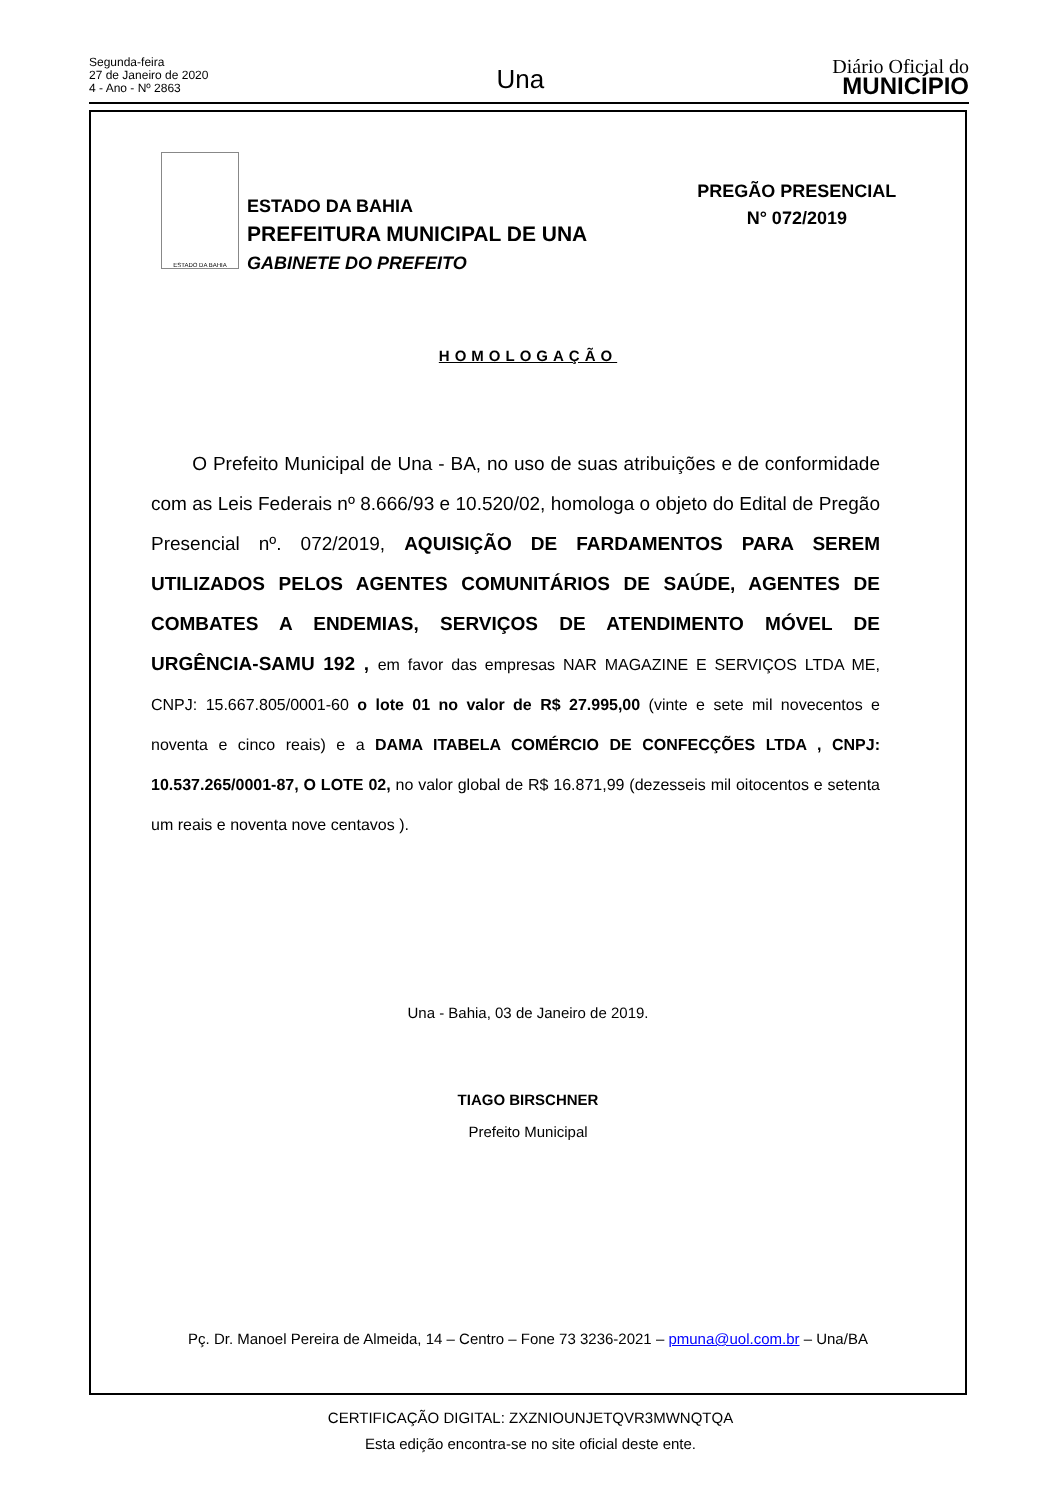Segunda-feira
27 de Janeiro de 2020
4 - Ano - Nº 2863
Una
Diário Oficial do
MUNICÍPIO
ESTADO DA BAHIA
ESTADO DA BAHIA
PREFEITURA MUNICIPAL DE UNA
GABINETE DO PREFEITO
PREGÃO PRESENCIAL
N° 072/2019
HOMOLOGAÇÃO
O Prefeito Municipal de Una - BA, no uso de suas atribuições e de conformidade com as Leis Federais nº 8.666/93 e 10.520/02, homologa o objeto do Edital de Pregão Presencial nº. 072/2019, AQUISIÇÃO DE FARDAMENTOS PARA SEREM UTILIZADOS PELOS AGENTES COMUNITÁRIOS DE SAÚDE, AGENTES DE COMBATES A ENDEMIAS, SERVIÇOS DE ATENDIMENTO MÓVEL DE URGÊNCIA-SAMU 192 , em favor das empresas NAR MAGAZINE E SERVIÇOS LTDA ME, CNPJ: 15.667.805/0001-60 o lote 01 no valor de R$ 27.995,00 (vinte e sete mil novecentos e noventa e cinco reais) e a DAMA ITABELA COMÉRCIO DE CONFECÇÕES LTDA , CNPJ: 10.537.265/0001-87, O LOTE 02, no valor global de R$ 16.871,99 (dezesseis mil oitocentos e setenta um reais e noventa nove centavos ).
Una - Bahia, 03 de Janeiro de 2019.
TIAGO BIRSCHNER
Prefeito Municipal
Pç. Dr. Manoel Pereira de Almeida, 14 – Centro – Fone 73 3236-2021 – pmuna@uol.com.br – Una/BA
CERTIFICAÇÃO DIGITAL: ZXZNIOUNJETQVR3MWNQTQA
Esta edição encontra-se no site oficial deste ente.